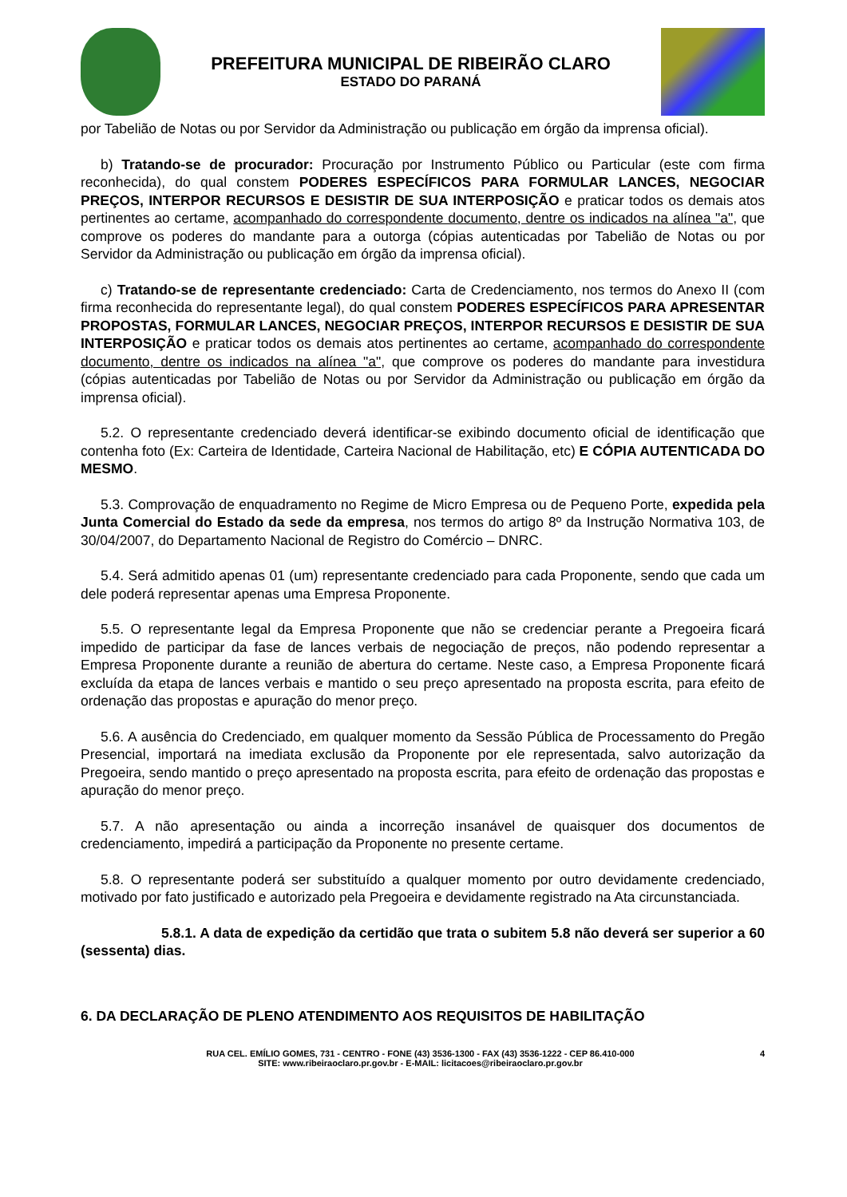PREFEITURA MUNICIPAL DE RIBEIRÃO CLARO
ESTADO DO PARANÁ
por Tabelião de Notas ou por Servidor da Administração ou publicação em órgão da imprensa oficial).
b) Tratando-se de procurador: Procuração por Instrumento Público ou Particular (este com firma reconhecida), do qual constem PODERES ESPECÍFICOS PARA FORMULAR LANCES, NEGOCIAR PREÇOS, INTERPOR RECURSOS E DESISTIR DE SUA INTERPOSIÇÃO e praticar todos os demais atos pertinentes ao certame, acompanhado do correspondente documento, dentre os indicados na alínea "a", que comprove os poderes do mandante para a outorga (cópias autenticadas por Tabelião de Notas ou por Servidor da Administração ou publicação em órgão da imprensa oficial).
c) Tratando-se de representante credenciado: Carta de Credenciamento, nos termos do Anexo II (com firma reconhecida do representante legal), do qual constem PODERES ESPECÍFICOS PARA APRESENTAR PROPOSTAS, FORMULAR LANCES, NEGOCIAR PREÇOS, INTERPOR RECURSOS E DESISTIR DE SUA INTERPOSIÇÃO e praticar todos os demais atos pertinentes ao certame, acompanhado do correspondente documento, dentre os indicados na alínea "a", que comprove os poderes do mandante para investidura (cópias autenticadas por Tabelião de Notas ou por Servidor da Administração ou publicação em órgão da imprensa oficial).
5.2. O representante credenciado deverá identificar-se exibindo documento oficial de identificação que contenha foto (Ex: Carteira de Identidade, Carteira Nacional de Habilitação, etc) E CÓPIA AUTENTICADA DO MESMO.
5.3. Comprovação de enquadramento no Regime de Micro Empresa ou de Pequeno Porte, expedida pela Junta Comercial do Estado da sede da empresa, nos termos do artigo 8º da Instrução Normativa 103, de 30/04/2007, do Departamento Nacional de Registro do Comércio – DNRC.
5.4. Será admitido apenas 01 (um) representante credenciado para cada Proponente, sendo que cada um dele poderá representar apenas uma Empresa Proponente.
5.5. O representante legal da Empresa Proponente que não se credenciar perante a Pregoeira ficará impedido de participar da fase de lances verbais de negociação de preços, não podendo representar a Empresa Proponente durante a reunião de abertura do certame. Neste caso, a Empresa Proponente ficará excluída da etapa de lances verbais e mantido o seu preço apresentado na proposta escrita, para efeito de ordenação das propostas e apuração do menor preço.
5.6. A ausência do Credenciado, em qualquer momento da Sessão Pública de Processamento do Pregão Presencial, importará na imediata exclusão da Proponente por ele representada, salvo autorização da Pregoeira, sendo mantido o preço apresentado na proposta escrita, para efeito de ordenação das propostas e apuração do menor preço.
5.7. A não apresentação ou ainda a incorreção insanável de quaisquer dos documentos de credenciamento, impedirá a participação da Proponente no presente certame.
5.8. O representante poderá ser substituído a qualquer momento por outro devidamente credenciado, motivado por fato justificado e autorizado pela Pregoeira e devidamente registrado na Ata circunstanciada.
5.8.1. A data de expedição da certidão que trata o subitem 5.8 não deverá ser superior a 60 (sessenta) dias.
6. DA DECLARAÇÃO DE PLENO ATENDIMENTO AOS REQUISITOS DE HABILITAÇÃO
RUA CEL. EMÍLIO GOMES, 731 - CENTRO - FONE (43) 3536-1300 - FAX (43) 3536-1222 - CEP 86.410-000
SITE: www.ribeiraoclaro.pr.gov.br - E-MAIL: licitacoes@ribeiraoclaro.pr.gov.br
4